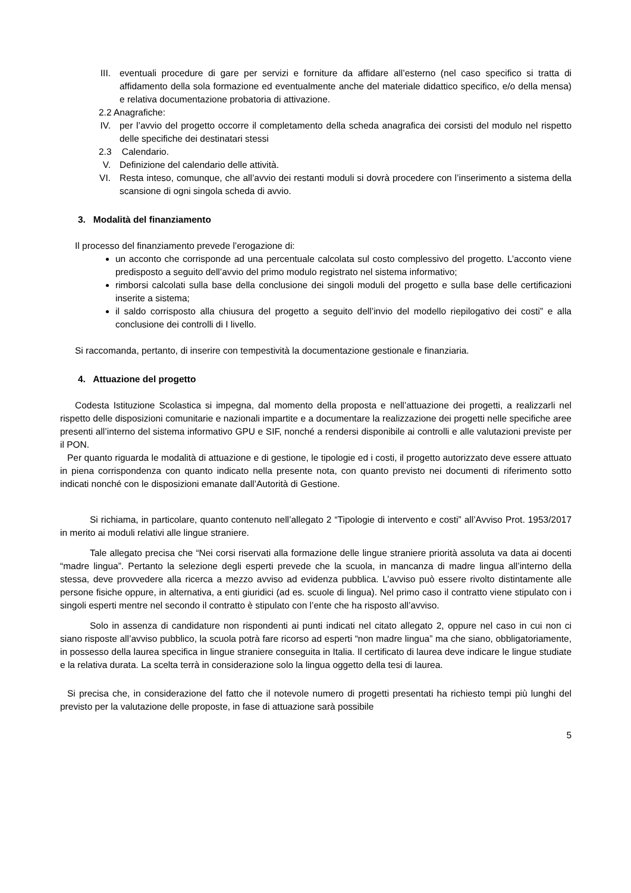III. eventuali procedure di gare per servizi e forniture da affidare all’esterno (nel caso specifico si tratta di affidamento della sola formazione ed eventualmente anche del materiale didattico specifico, e/o della mensa) e relativa documentazione probatoria di attivazione.
2.2 Anagrafiche:
IV. per l’avvio del progetto occorre il completamento della scheda anagrafica dei corsisti del modulo nel rispetto delle specifiche dei destinatari stessi
2.3 Calendario.
V. Definizione del calendario delle attività.
VI. Resta inteso, comunque, che all’avvio dei restanti moduli si dovrà procedere con l’inserimento a sistema della scansione di ogni singola scheda di avvio.
3. Modalità del finanziamento
Il processo del finanziamento prevede l’erogazione di:
un acconto che corrisponde ad una percentuale calcolata sul costo complessivo del progetto. L’acconto viene predisposto a seguito dell’avvio del primo modulo registrato nel sistema informativo;
rimborsi calcolati sulla base della conclusione dei singoli moduli del progetto e sulla base delle certificazioni inserite a sistema;
il saldo corrisposto alla chiusura del progetto a seguito dell’invio del modello riepilogativo dei costi” e alla conclusione dei controlli di I livello.
Si raccomanda, pertanto, di inserire con tempestività la documentazione gestionale e finanziaria.
4. Attuazione del progetto
Codesta Istituzione Scolastica si impegna, dal momento della proposta e nell’attuazione dei progetti, a realizzarli nel rispetto delle disposizioni comunitarie e nazionali impartite e a documentare la realizzazione dei progetti nelle specifiche aree presenti all’interno del sistema informativo GPU e SIF, nonché a rendersi disponibile ai controlli e alle valutazioni previste per il PON.
Per quanto riguarda le modalità di attuazione e di gestione, le tipologie ed i costi, il progetto autorizzato deve essere attuato in piena corrispondenza con quanto indicato nella presente nota, con quanto previsto nei documenti di riferimento sotto indicati nonché con le disposizioni emanate dall’Autorità di Gestione.
Si richiama, in particolare, quanto contenuto nell’allegato 2 “Tipologie di intervento e costi” all’Avviso Prot. 1953/2017 in merito ai moduli relativi alle lingue straniere.
Tale allegato precisa che “Nei corsi riservati alla formazione delle lingue straniere priorità assoluta va data ai docenti “madre lingua”. Pertanto la selezione degli esperti prevede che la scuola, in mancanza di madre lingua all’interno della stessa, deve provvedere alla ricerca a mezzo avviso ad evidenza pubblica. L’avviso può essere rivolto distintamente alle persone fisiche oppure, in alternativa, a enti giuridici (ad es. scuole di lingua). Nel primo caso il contratto viene stipulato con i singoli esperti mentre nel secondo il contratto è stipulato con l’ente che ha risposto all’avviso.
Solo in assenza di candidature non rispondenti ai punti indicati nel citato allegato 2, oppure nel caso in cui non ci siano risposte all’avviso pubblico, la scuola potrà fare ricorso ad esperti “non madre lingua” ma che siano, obbligatoriamente, in possesso della laurea specifica in lingue straniere conseguita in Italia. Il certificato di laurea deve indicare le lingue studiate e la relativa durata. La scelta terrà in considerazione solo la lingua oggetto della tesi di laurea.
Si precisa che, in considerazione del fatto che il notevole numero di progetti presentati ha richiesto tempi più lunghi del previsto per la valutazione delle proposte, in fase di attuazione sarà possibile
5